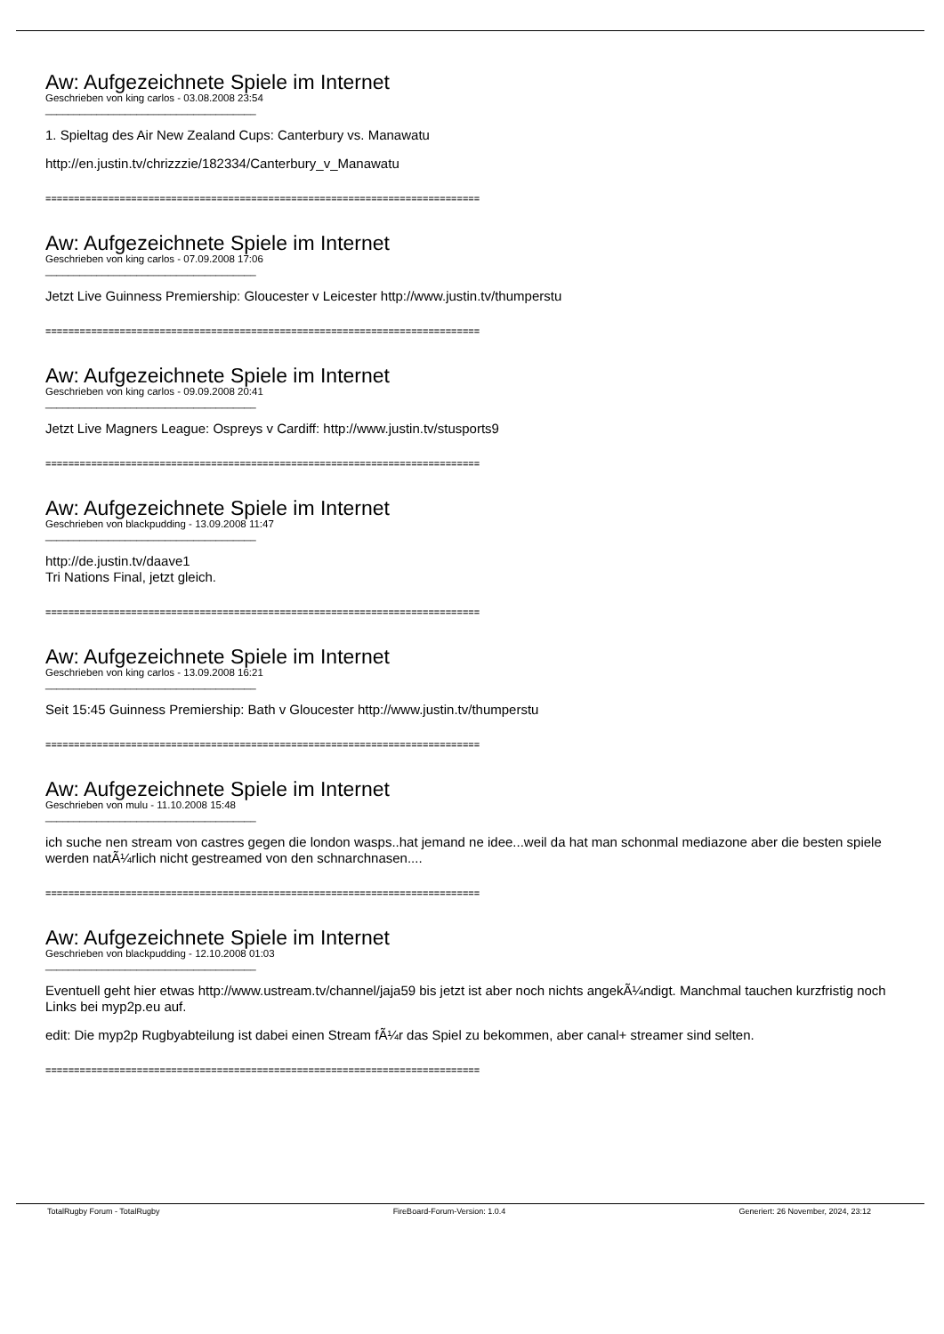Aw: Aufgezeichnete Spiele im Internet
Geschrieben von king carlos - 03.08.2008 23:54
_____________________________________
1. Spieltag des Air New Zealand Cups: Canterbury vs. Manawatu
http://en.justin.tv/chrizzzie/182334/Canterbury_v_Manawatu
============================================================================
Aw: Aufgezeichnete Spiele im Internet
Geschrieben von king carlos - 07.09.2008 17:06
_____________________________________
Jetzt Live Guinness Premiership: Gloucester v Leicester http://www.justin.tv/thumperstu
============================================================================
Aw: Aufgezeichnete Spiele im Internet
Geschrieben von king carlos - 09.09.2008 20:41
_____________________________________
Jetzt Live Magners League: Ospreys v Cardiff: http://www.justin.tv/stusports9
============================================================================
Aw: Aufgezeichnete Spiele im Internet
Geschrieben von blackpudding - 13.09.2008 11:47
_____________________________________
http://de.justin.tv/daave1
Tri Nations Final, jetzt gleich.
============================================================================
Aw: Aufgezeichnete Spiele im Internet
Geschrieben von king carlos - 13.09.2008 16:21
_____________________________________
Seit 15:45 Guinness Premiership: Bath v Gloucester http://www.justin.tv/thumperstu
============================================================================
Aw: Aufgezeichnete Spiele im Internet
Geschrieben von mulu - 11.10.2008 15:48
_____________________________________
ich suche nen stream von castres gegen die london wasps..hat jemand ne idee...weil da hat man schonmal mediazone aber die besten spiele werden natÃ¼rlich nicht gestreamed von den schnarchnasen....
============================================================================
Aw: Aufgezeichnete Spiele im Internet
Geschrieben von blackpudding - 12.10.2008 01:03
_____________________________________
Eventuell geht hier etwas http://www.ustream.tv/channel/jaja59 bis jetzt ist aber noch nichts angekÃ¼ndigt. Manchmal tauchen kurzfristig noch Links bei myp2p.eu auf.
edit: Die myp2p Rugbyabteilung ist dabei einen Stream fÃ¼r das Spiel zu bekommen, aber canal+ streamer sind selten.
============================================================================
TotalRugby Forum - TotalRugby FireBoard-Forum-Version: 1.0.4 Generiert: 26 November, 2024, 23:12